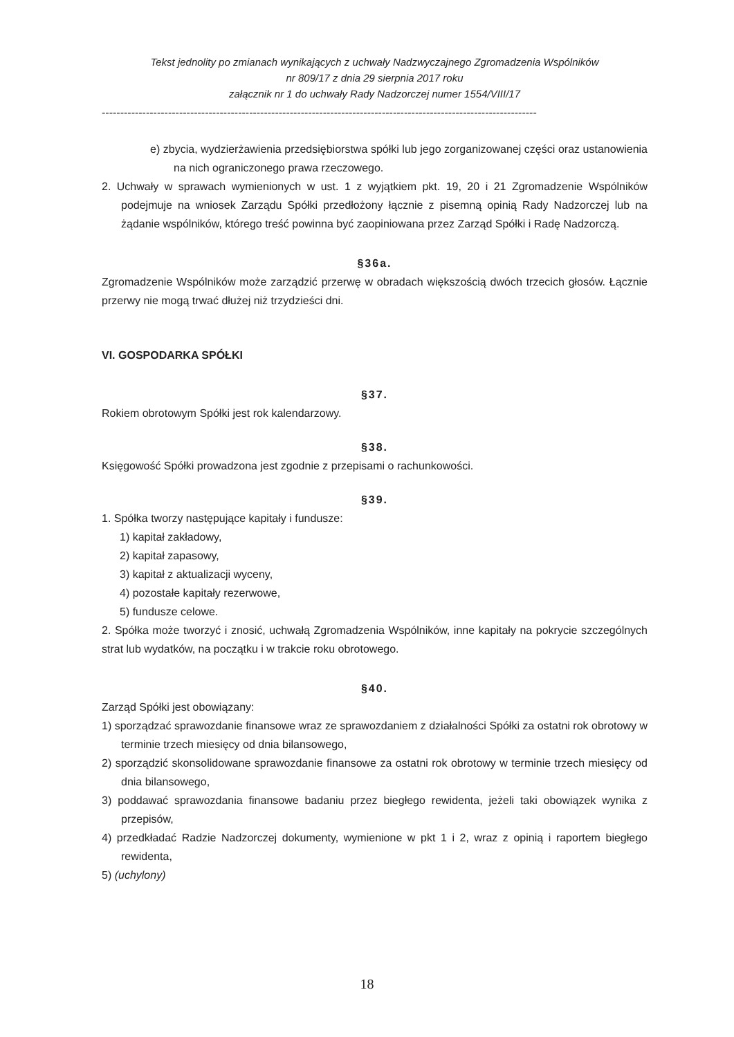Tekst jednolity po zmianach wynikających z uchwały Nadzwyczajnego Zgromadzenia Wspólników
nr 809/17 z dnia 29 sierpnia 2017 roku
załącznik nr 1 do uchwały Rady Nadzorczej numer 1554/VIII/17
----------------------------------------------------------------------------------------------------------------------
e) zbycia, wydzierżawienia przedsiębiorstwa spółki lub jego zorganizowanej części oraz ustanowienia na nich ograniczonego prawa rzeczowego.
2. Uchwały w sprawach wymienionych w ust. 1 z wyjątkiem pkt. 19, 20 i 21 Zgromadzenie Wspólników podejmuje na wniosek Zarządu Spółki przedłożony łącznie z pisemną opinią Rady Nadzorczej lub na żądanie wspólników, którego treść powinna być zaopiniowana przez Zarząd Spółki i Radę Nadzorczą.
§36a.
Zgromadzenie Wspólników może zarządzić przerwę w obradach większością dwóch trzecich głosów. Łącznie przerwy nie mogą trwać dłużej niż trzydzieści dni.
VI. GOSPODARKA SPÓŁKI
§37.
Rokiem obrotowym Spółki jest rok kalendarzowy.
§38.
Księgowość Spółki prowadzona jest zgodnie z przepisami o rachunkowości.
§39.
1. Spółka tworzy następujące kapitały i fundusze:
1) kapitał zakładowy,
2) kapitał zapasowy,
3) kapitał z aktualizacji wyceny,
4) pozostałe kapitały rezerwowe,
5) fundusze celowe.
2. Spółka może tworzyć i znosić, uchwałą Zgromadzenia Wspólników, inne kapitały na pokrycie szczególnych strat lub wydatków, na początku i w trakcie roku obrotowego.
§40.
Zarząd Spółki jest obowiązany:
1) sporządzać sprawozdanie finansowe wraz ze sprawozdaniem z działalności Spółki za ostatni rok obrotowy w terminie trzech miesięcy od dnia bilansowego,
2) sporządzić skonsolidowane sprawozdanie finansowe za ostatni rok obrotowy w terminie trzech miesięcy od dnia bilansowego,
3) poddawać sprawozdania finansowe badaniu przez biegłego rewidenta, jeżeli taki obowiązek wynika z przepisów,
4) przedkładać Radzie Nadzorczej dokumenty, wymienione w pkt 1 i 2, wraz z opinią i raportem biegłego rewidenta,
5) (uchylony)
18